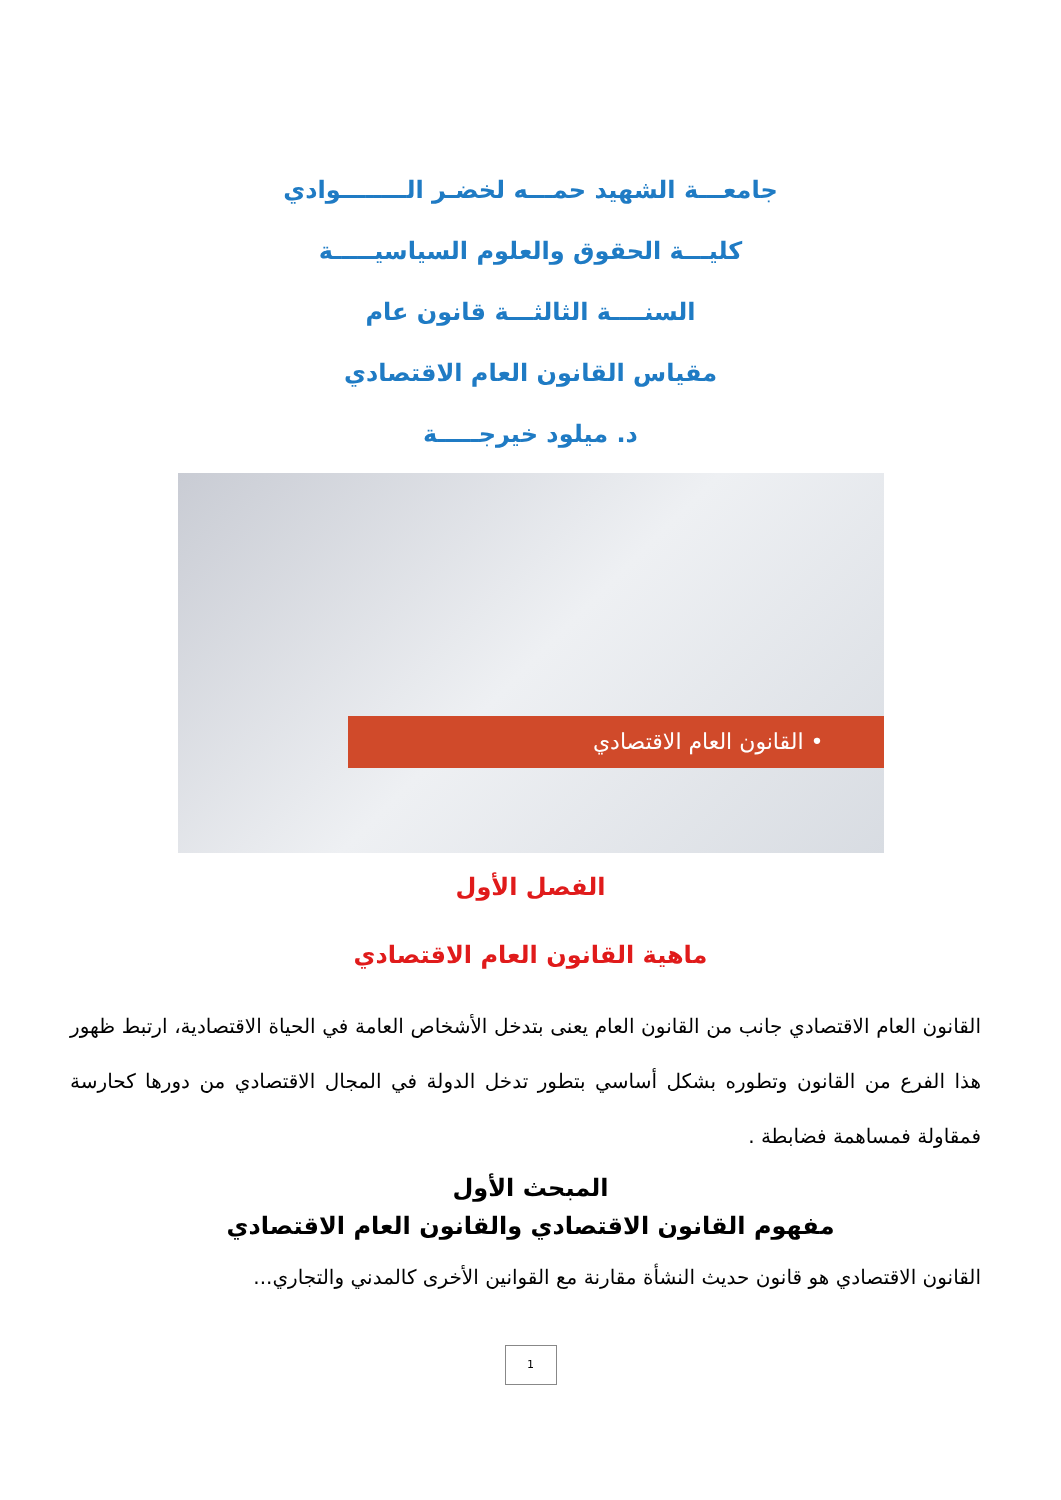جامعـــة الشهيد حمـــه لخضـر الــــــــوادي
كليـــة الحقوق والعلوم السياسيـــــة
السنــــة الثالثـــة قانون عام
مقياس القانون العام الاقتصادي
د. ميلود خيرجـــــة
• القانون العام الاقتصادي
الفصل الأول
ماهية القانون العام الاقتصادي
القانون العام الاقتصادي جانب من القانون العام يعنى بتدخل الأشخاص العامة في الحياة الاقتصادية، ارتبط ظهور هذا الفرع من القانون وتطوره بشكل أساسي بتطور تدخل الدولة في المجال الاقتصادي من دورها كحارسة فمقاولة فمساهمة فضابطة .
المبحث الأول
مفهوم القانون الاقتصادي والقانون العام الاقتصادي
القانون الاقتصادي هو قانون حديث النشأة مقارنة مع القوانين الأخرى كالمدني والتجاري...
1